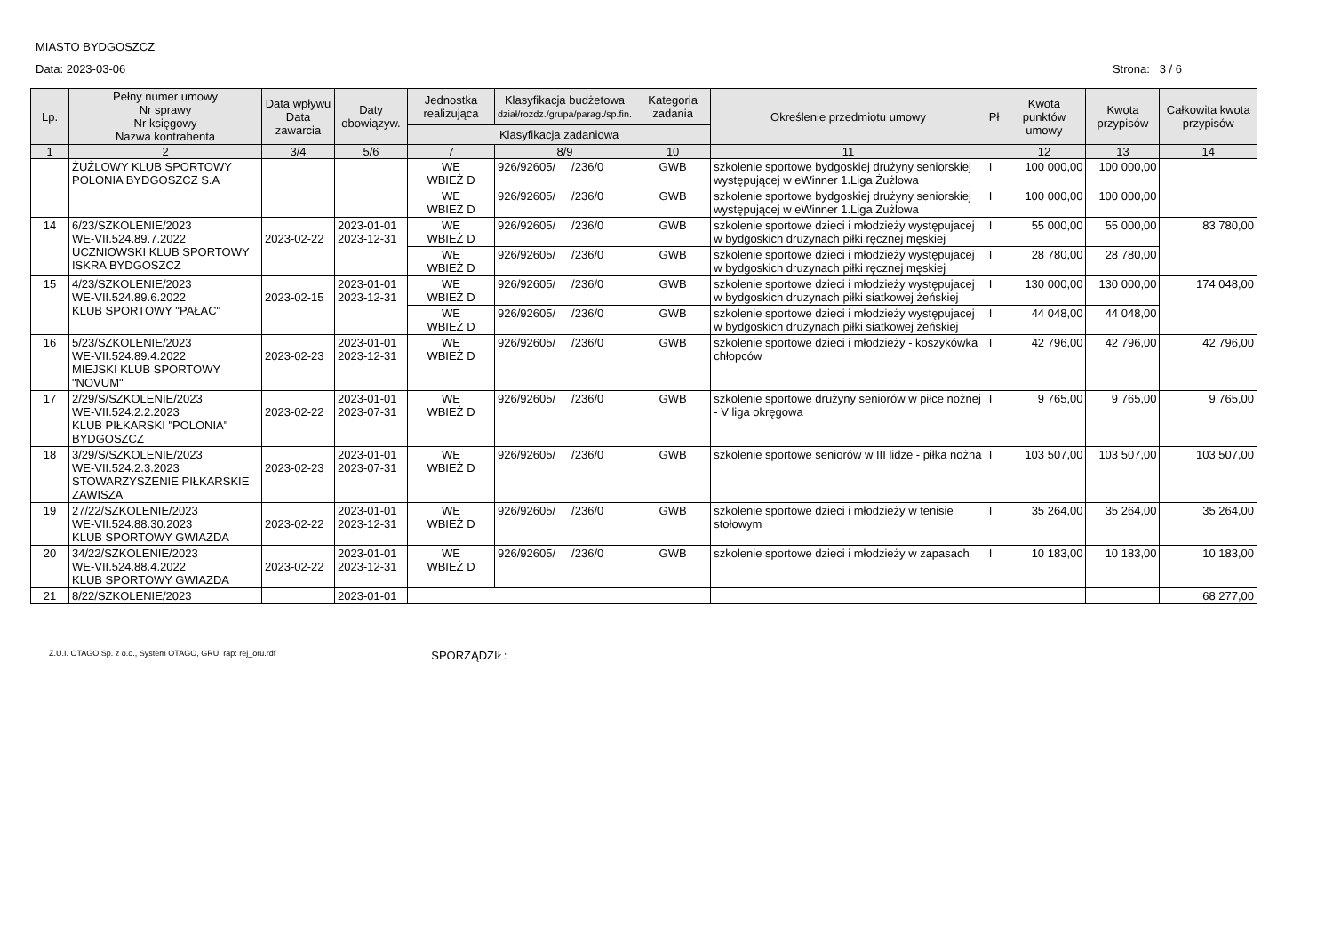MIASTO BYDGOSZCZ
Data: 2023-03-06 Strona: 3 / 6
| Lp. | Pełny numer umowy Nr sprawy Nr księgowy Nazwa kontrahenta | Data wpływu Data zawarcia | Daty obowiązyw. | Jednostka realizująca | Klasyfikacja budżetowa dział/rozdz./grupa/parag./sp.fin. | Kategoria zadania | Określenie przedmiotu umowy | Pł | Kwota punktów umowy | Kwota przypisów | Całkowita kwota przypisów |
| --- | --- | --- | --- | --- | --- | --- | --- | --- | --- | --- | --- |
| | | | | Klasyfikacja zadaniowa | | | | | | | |
| 1 | 2 | 3/4 | 5/6 | 7 | 8/9 | 10 | 11 | | 12 | 13 | 14 |
| | ŻUŻLOWY KLUB SPORTOWY POLONIA BYDGOSZCZ S.A | | | WE WBIEŻ D | 926/92605/ /236/0 | GWB | szkolenie sportowe bydgoskiej drużyny seniorskiej występującej w eWinner 1.Liga Żużlowa | I | 100 000,00 | 100 000,00 | |
| | | | | WE WBIEŻ D | 926/92605/ /236/0 | GWB | szkolenie sportowe bydgoskiej drużyny seniorskiej występującej w eWinner 1.Liga Żużlowa | I | 100 000,00 | 100 000,00 | |
| 14 | 6/23/SZKOLENIE/2023 WE-VII.524.89.7.2022 UCZNIOWSKI KLUB SPORTOWY ISKRA BYDGOSZCZ | 2023-02-22 | 2023-01-01 2023-12-31 | WE WBIEŻ D | 926/92605/ /236/0 | GWB | szkolenie sportowe dzieci i młodzieży występujacej w bydgoskich druzynach piłki ręcznej męskiej | I | 55 000,00 | 55 000,00 | 83 780,00 |
| | | | | WE WBIEŻ D | 926/92605/ /236/0 | GWB | szkolenie sportowe dzieci i młodzieży występujacej w bydgoskich druzynach piłki ręcznej męskiej | I | 28 780,00 | 28 780,00 | |
| 15 | 4/23/SZKOLENIE/2023 WE-VII.524.89.6.2022 KLUB SPORTOWY "PAŁAC" | 2023-02-15 | 2023-01-01 2023-12-31 | WE WBIEŻ D | 926/92605/ /236/0 | GWB | szkolenie sportowe dzieci i młodzieży występujacej w bydgoskich druzynach piłki siatkowej żeńskiej | I | 130 000,00 | 130 000,00 | 174 048,00 |
| | | | | WE WBIEŻ D | 926/92605/ /236/0 | GWB | szkolenie sportowe dzieci i młodzieży występujacej w bydgoskich druzynach piłki siatkowej żeńskiej | I | 44 048,00 | 44 048,00 | |
| 16 | 5/23/SZKOLENIE/2023 WE-VII.524.89.4.2022 MIEJSKI KLUB SPORTOWY "NOVUM" | 2023-02-23 | 2023-01-01 2023-12-31 | WE WBIEŻ D | 926/92605/ /236/0 | GWB | szkolenie sportowe dzieci i młodzieży - koszykówka chłopców | I | 42 796,00 | 42 796,00 | 42 796,00 |
| 17 | 2/29/S/SZKOLENIE/2023 WE-VII.524.2.2.2023 KLUB PIŁKARSKI "POLONIA" BYDGOSZCZ | 2023-02-22 | 2023-01-01 2023-07-31 | WE WBIEŻ D | 926/92605/ /236/0 | GWB | szkolenie sportowe drużyny seniorów w piłce nożnej - V liga okręgowa | I | 9 765,00 | 9 765,00 | 9 765,00 |
| 18 | 3/29/S/SZKOLENIE/2023 WE-VII.524.2.3.2023 STOWARZYSZENIE PIŁKARSKIE ZAWISZA | 2023-02-23 | 2023-01-01 2023-07-31 | WE WBIEŻ D | 926/92605/ /236/0 | GWB | szkolenie sportowe seniorów w III lidze - piłka nożna | I | 103 507,00 | 103 507,00 | 103 507,00 |
| 19 | 27/22/SZKOLENIE/2023 WE-VII.524.88.30.2023 KLUB SPORTOWY GWIAZDA | 2023-02-22 | 2023-01-01 2023-12-31 | WE WBIEŻ D | 926/92605/ /236/0 | GWB | szkolenie sportowe dzieci i młodzieży w tenisie stołowym | I | 35 264,00 | 35 264,00 | 35 264,00 |
| 20 | 34/22/SZKOLENIE/2023 WE-VII.524.88.4.2022 KLUB SPORTOWY GWIAZDA | 2023-02-22 | 2023-01-01 2023-12-31 | WE WBIEŻ D | 926/92605/ /236/0 | GWB | szkolenie sportowe dzieci i młodzieży w zapasach | I | 10 183,00 | 10 183,00 | 10 183,00 |
| 21 | 8/22/SZKOLENIE/2023 | | 2023-01-01 | | | | | | | | 68 277,00 |
Z.U.I. OTAGO Sp. z o.o., System OTAGO, GRU, rap: rej_oru.rdf SPORZĄDZIŁ: